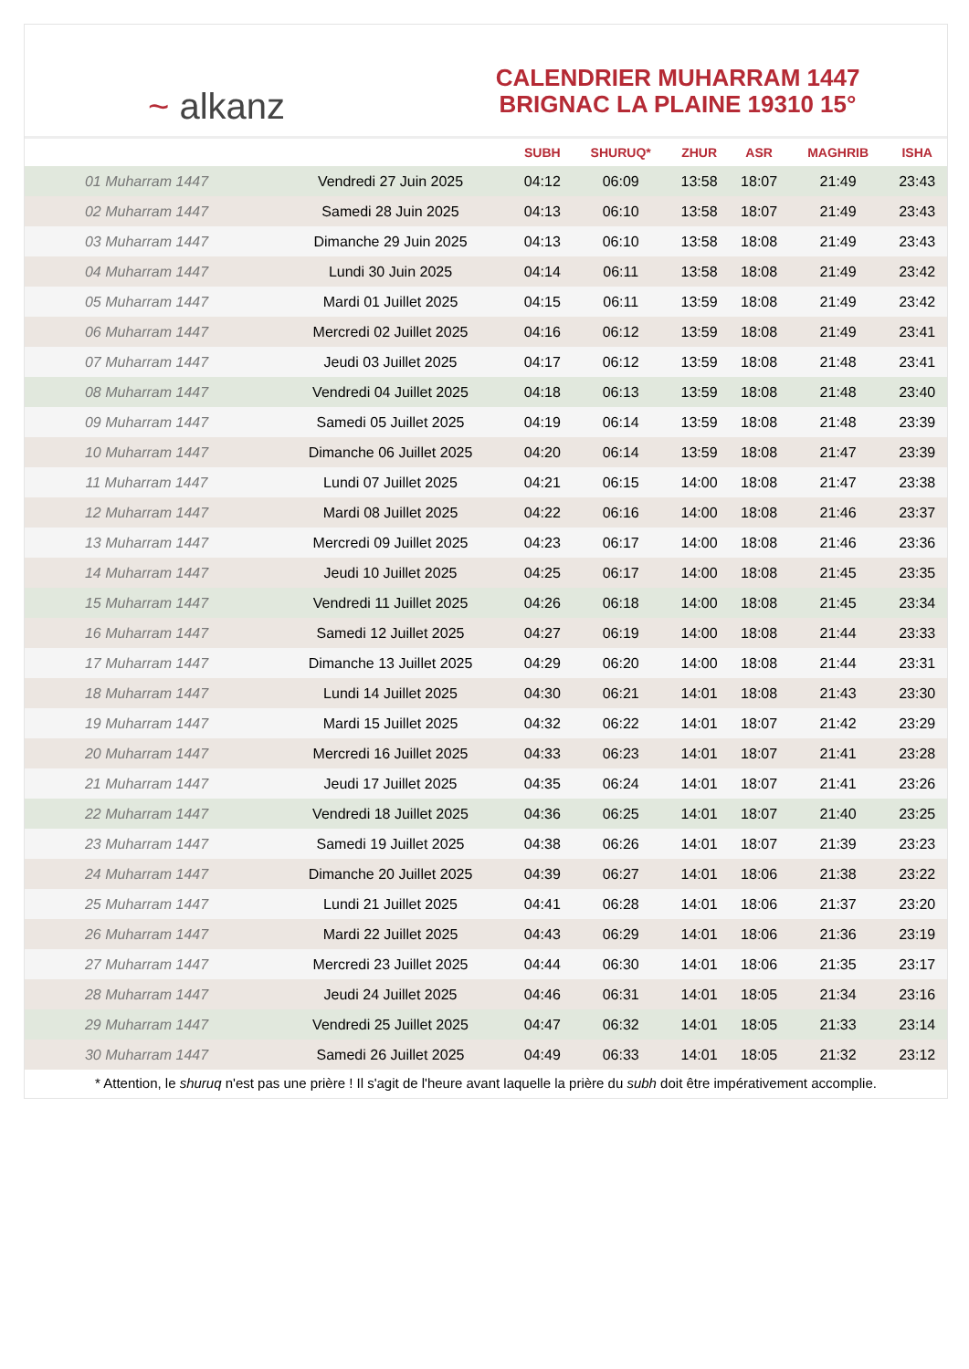~ alkanz
CALENDRIER MUHARRAM 1447
BRIGNAC LA PLAINE 19310 15°
| | | SUBH | SHURUQ* | ZHUR | ASR | MAGHRIB | ISHA |
| --- | --- | --- | --- | --- | --- | --- | --- |
| 01 Muharram 1447 | Vendredi 27 Juin 2025 | 04:12 | 06:09 | 13:58 | 18:07 | 21:49 | 23:43 |
| 02 Muharram 1447 | Samedi 28 Juin 2025 | 04:13 | 06:10 | 13:58 | 18:07 | 21:49 | 23:43 |
| 03 Muharram 1447 | Dimanche 29 Juin 2025 | 04:13 | 06:10 | 13:58 | 18:08 | 21:49 | 23:43 |
| 04 Muharram 1447 | Lundi 30 Juin 2025 | 04:14 | 06:11 | 13:58 | 18:08 | 21:49 | 23:42 |
| 05 Muharram 1447 | Mardi 01 Juillet 2025 | 04:15 | 06:11 | 13:59 | 18:08 | 21:49 | 23:42 |
| 06 Muharram 1447 | Mercredi 02 Juillet 2025 | 04:16 | 06:12 | 13:59 | 18:08 | 21:49 | 23:41 |
| 07 Muharram 1447 | Jeudi 03 Juillet 2025 | 04:17 | 06:12 | 13:59 | 18:08 | 21:48 | 23:41 |
| 08 Muharram 1447 | Vendredi 04 Juillet 2025 | 04:18 | 06:13 | 13:59 | 18:08 | 21:48 | 23:40 |
| 09 Muharram 1447 | Samedi 05 Juillet 2025 | 04:19 | 06:14 | 13:59 | 18:08 | 21:48 | 23:39 |
| 10 Muharram 1447 | Dimanche 06 Juillet 2025 | 04:20 | 06:14 | 13:59 | 18:08 | 21:47 | 23:39 |
| 11 Muharram 1447 | Lundi 07 Juillet 2025 | 04:21 | 06:15 | 14:00 | 18:08 | 21:47 | 23:38 |
| 12 Muharram 1447 | Mardi 08 Juillet 2025 | 04:22 | 06:16 | 14:00 | 18:08 | 21:46 | 23:37 |
| 13 Muharram 1447 | Mercredi 09 Juillet 2025 | 04:23 | 06:17 | 14:00 | 18:08 | 21:46 | 23:36 |
| 14 Muharram 1447 | Jeudi 10 Juillet 2025 | 04:25 | 06:17 | 14:00 | 18:08 | 21:45 | 23:35 |
| 15 Muharram 1447 | Vendredi 11 Juillet 2025 | 04:26 | 06:18 | 14:00 | 18:08 | 21:45 | 23:34 |
| 16 Muharram 1447 | Samedi 12 Juillet 2025 | 04:27 | 06:19 | 14:00 | 18:08 | 21:44 | 23:33 |
| 17 Muharram 1447 | Dimanche 13 Juillet 2025 | 04:29 | 06:20 | 14:00 | 18:08 | 21:44 | 23:31 |
| 18 Muharram 1447 | Lundi 14 Juillet 2025 | 04:30 | 06:21 | 14:01 | 18:08 | 21:43 | 23:30 |
| 19 Muharram 1447 | Mardi 15 Juillet 2025 | 04:32 | 06:22 | 14:01 | 18:07 | 21:42 | 23:29 |
| 20 Muharram 1447 | Mercredi 16 Juillet 2025 | 04:33 | 06:23 | 14:01 | 18:07 | 21:41 | 23:28 |
| 21 Muharram 1447 | Jeudi 17 Juillet 2025 | 04:35 | 06:24 | 14:01 | 18:07 | 21:41 | 23:26 |
| 22 Muharram 1447 | Vendredi 18 Juillet 2025 | 04:36 | 06:25 | 14:01 | 18:07 | 21:40 | 23:25 |
| 23 Muharram 1447 | Samedi 19 Juillet 2025 | 04:38 | 06:26 | 14:01 | 18:07 | 21:39 | 23:23 |
| 24 Muharram 1447 | Dimanche 20 Juillet 2025 | 04:39 | 06:27 | 14:01 | 18:06 | 21:38 | 23:22 |
| 25 Muharram 1447 | Lundi 21 Juillet 2025 | 04:41 | 06:28 | 14:01 | 18:06 | 21:37 | 23:20 |
| 26 Muharram 1447 | Mardi 22 Juillet 2025 | 04:43 | 06:29 | 14:01 | 18:06 | 21:36 | 23:19 |
| 27 Muharram 1447 | Mercredi 23 Juillet 2025 | 04:44 | 06:30 | 14:01 | 18:06 | 21:35 | 23:17 |
| 28 Muharram 1447 | Jeudi 24 Juillet 2025 | 04:46 | 06:31 | 14:01 | 18:05 | 21:34 | 23:16 |
| 29 Muharram 1447 | Vendredi 25 Juillet 2025 | 04:47 | 06:32 | 14:01 | 18:05 | 21:33 | 23:14 |
| 30 Muharram 1447 | Samedi 26 Juillet 2025 | 04:49 | 06:33 | 14:01 | 18:05 | 21:32 | 23:12 |
* Attention, le shuruq n'est pas une prière ! Il s'agit de l'heure avant laquelle la prière du subh doit être impérativement accomplie.